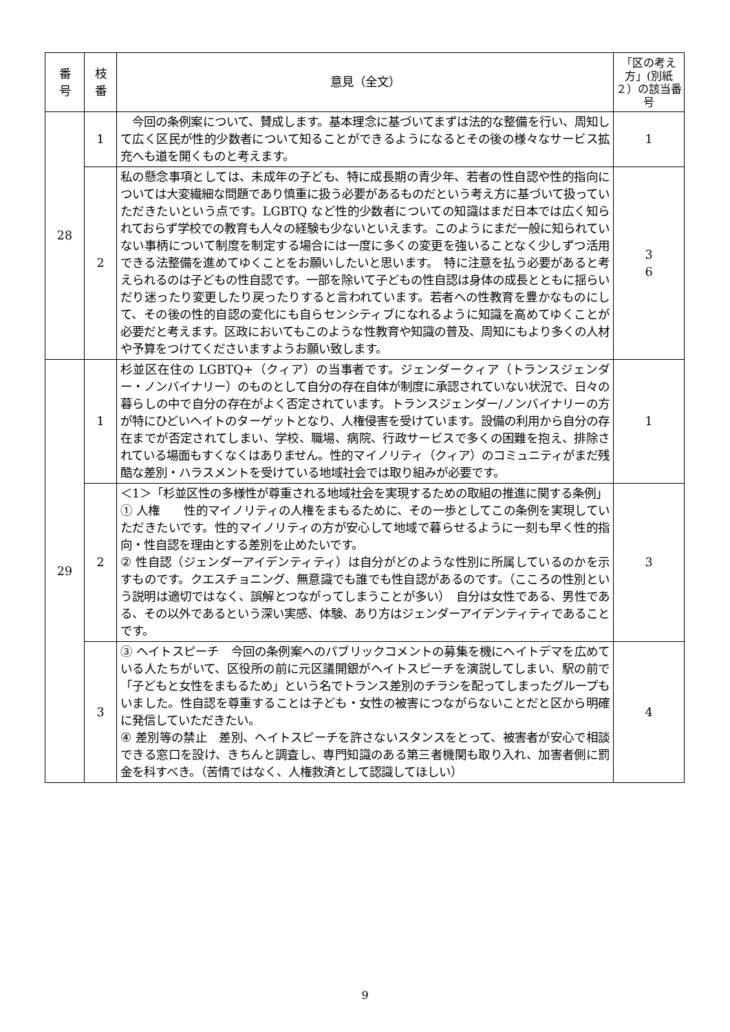| 番 号 | 枝 番 | 意見（全文） | 「区の考え方」(別紙２）の該当番号 |
| --- | --- | --- | --- |
| 28 | 1 | 今回の条例案について、賛成します。基本理念に基づいてまずは法的な整備を行い、周知して広く区民が性的少数者について知ることができるようになるとその後の様々なサービス拡充へも道を開くものと考えます。 | 1 |
| | 2 | 私の懸念事項としては、未成年の子ども、特に成長期の青少年、若者の性自認や性的指向については大変繊細な問題であり慎重に扱う必要があるものだという考え方に基づいて扱っていただきたいという点です。LGBTQ など性的少数者についての知識はまだ日本では広く知られておらず学校での教育も人々の経験も少ないといえます。このようにまだ一般に知られていない事柄について制度を制定する場合には一度に多くの変更を強いることなく少しずつ活用できる法整備を進めてゆくことをお願いしたいと思います。 特に注意を払う必要があると考えられるのは子どもの性自認です。一部を除いて子どもの性自認は身体の成長とともに揺らいだり迷ったり変更したり戻ったりすると言われています。若者への性教育を豊かなものにして、その後の性的自認の変化にも自らセンシティブになれるように知識を高めてゆくことが必要だと考えます。区政においてもこのような性教育や知識の普及、周知にもより多くの人材や予算をつけてくださいますようお願い致します。 | 3 6 |
| 29 | 1 | 杉並区在住の LGBTQ+（クィア）の当事者です。ジェンダークィア（トランスジェンダー・ノンバイナリー）のものとして自分の存在自体が制度に承認されていない状況で、日々の暮らしの中で自分の存在がよく否定されています。トランスジェンダー/ノンバイナリーの方が特にひどいヘイトのターゲットとなり、人権侵害を受けています。設備の利用から自分の存在までが否定されてしまい、学校、職場、病院、行政サービスで多くの困難を抱え、排除されている場面もすくなくはありません。性的マイノリティ（クィア）のコミュニティがまだ残酷な差別・ハラスメントを受けている地域社会では取り組みが必要です。 | 1 |
| | 2 | ＜1＞「杉並区性の多様性が尊重される地域社会を実現するための取組の推進に関する条例」 ① 人権 性的マイノリティの人権をまもるために、その一歩としてこの条例を実現していただきたいです。性的マイノリティの方が安心して地域で暮らせるように一刻も早く性的指向・性自認を理由とする差別を止めたいです。 ② 性自認（ジェンダーアイデンティティ）は自分がどのような性別に所属しているのかを示すものです。クエスチョニング、無意識でも誰でも性自認があるのです。（こころの性別という説明は適切ではなく、誤解とつながってしまうことが多い） 自分は女性である、男性である、その以外であるという深い実感、体験、あり方はジェンダーアイデンティティであることです。 | 3 |
| | 3 | ③ ヘイトスピーチ 今回の条例案へのパブリックコメントの募集を機にヘイトデマを広めている人たちがいて、区役所の前に元区議開銀がヘイトスピーチを演説してしまい、駅の前で「子どもと女性をまもるため」という名でトランス差別のチラシを配ってしまったグループもいました。性自認を尊重することは子ども・女性の被害につながらないことだと区から明確に発信していただきたい。 ④ 差別等の禁止 差別、ヘイトスピーチを許さないスタンスをとって、被害者が安心で相談できる窓口を設け、きちんと調査し、専門知識のある第三者機関も取り入れ、加害者側に罰金を科すべき。（苦情ではなく、人権救済として認識してほしい） | 4 |
9